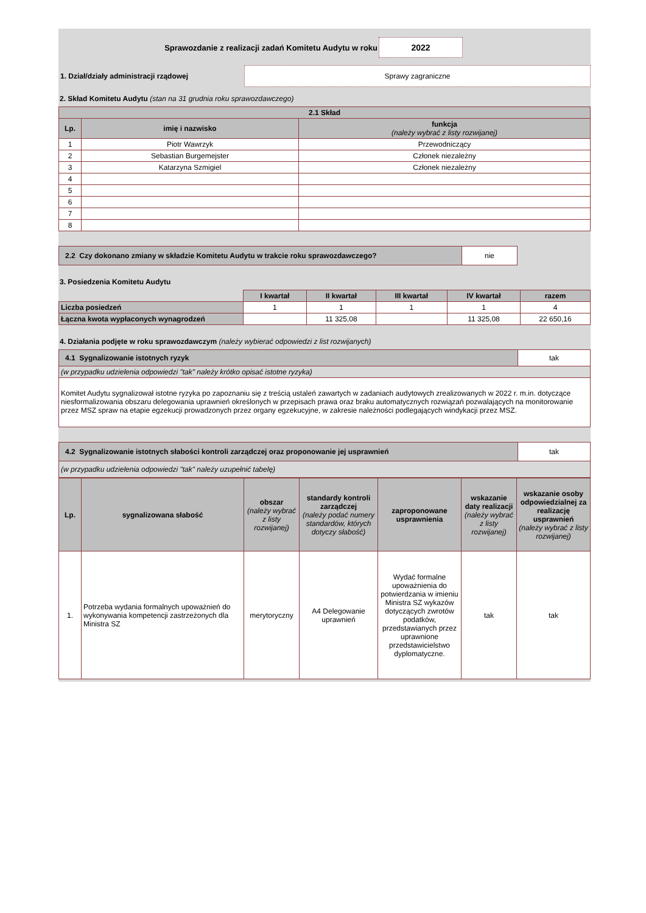Sprawozdanie z realizacji zadań Komitetu Audytu w roku
2022
1. Dział/działy administracji rządowej
Sprawy zagraniczne
2. Skład Komitetu Audytu (stan na 31 grudnia roku sprawozdawczego)
| 2.1 Skład | | |
| --- | --- | --- |
| Lp. | imię i nazwisko | funkcja (należy wybrać z listy rozwijanej) |
| 1 | Piotr Wawrzyk | Przewodniczący |
| 2 | Sebastian Burgemejster | Członek niezależny |
| 3 | Katarzyna Szmigiel | Członek niezależny |
| 4 | | |
| 5 | | |
| 6 | | |
| 7 | | |
| 8 | | |
| 2.2 Czy dokonano zmiany w składzie Komitetu Audytu w trakcie roku sprawozdawczego? | nie |
3. Posiedzenia Komitetu Audytu
| | I kwartał | II kwartał | III kwartał | IV kwartał | razem |
| Liczba posiedzeń | 1 | 1 | 1 | 1 | 4 |
| Łączna kwota wypłaconych wynagrodzeń | | 11 325,08 | | 11 325,08 | 22 650,16 |
4. Działania podjęte w roku sprawozdawczym (należy wybierać odpowiedzi z list rozwijanych)
| 4.1 Sygnalizowanie istotnych ryzyk | tak |
| (w przypadku udzielenia odpowiedzi "tak" należy krótko opisać istotne ryzyka) | |
| Komitet Audytu sygnalizował istotne ryzyka po zapoznaniu się z treścią ustaleń zawartych w zadaniach audytowych zrealizowanych w 2022 r. m.in. dotyczące niesformalizowania obszaru delegowania uprawnień określonych w przepisach prawa oraz braku automatycznych rozwiązań pozwalających na monitorowanie przez MSZ spraw na etapie egzekucji prowadzonych przez organy egzekucyjne, w zakresie należności podlegających windykacji przez MSZ. | |
| 4.2 Sygnalizowanie istotnych słabości kontroli zarządczej oraz proponowanie jej usprawnień | tak |
| (w przypadku udzielenia odpowiedzi "tak" należy uzupełnić tabelę) | |
| Lp. | sygnalizowana słabość | obszar (należy wybrać z listy rozwijanej) | standardy kontroli zarządczej (należy podać numery standardów, których dotyczy słabość) | zaproponowane usprawnienia | wskazanie daty realizacji (należy wybrać z listy rozwijanej) | wskazanie osoby odpowiedzialnej za realizację usprawnień (należy wybrać z listy rozwijanej) |
| --- | --- | --- | --- | --- | --- | --- |
| 1. | Potrzeba wydania formalnych upoważnień do wykonywania kompetencji zastrzeżonych dla Ministra SZ | merytoryczny | A4 Delegowanie uprawnień | Wydać formalne upoważnienia do potwierdzania w imieniu Ministra SZ wykazów dotyczących zwrotów podatków, przedstawianych przez uprawnione przedstawicielstwo dyplomatyczne. | tak | tak |